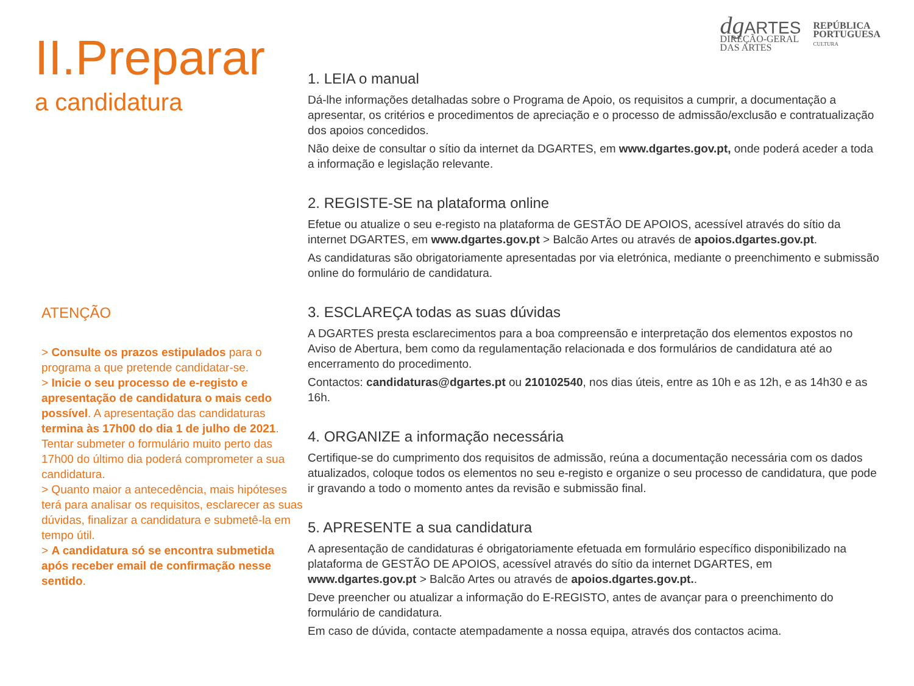II.Preparar
a candidatura
ATENÇÃO
> Consulte os prazos estipulados para o programa a que pretende candidatar-se.
> Inicie o seu processo de e-registo e apresentação de candidatura o mais cedo possível. A apresentação das candidaturas termina às 17h00 do dia 1 de julho de 2021. Tentar submeter o formulário muito perto das 17h00 do último dia poderá comprometer a sua candidatura.
> Quanto maior a antecedência, mais hipóteses terá para analisar os requisitos, esclarecer as suas dúvidas, finalizar a candidatura e submetê-la em tempo útil.
> A candidatura só se encontra submetida após receber email de confirmação nesse sentido.
dg ARTES
DIREÇÃO-GERAL
DAS ARTES
REPÚBLICA
PORTUGUESA
CULTURA
1. LEIA o manual
Dá-lhe informações detalhadas sobre o Programa de Apoio, os requisitos a cumprir, a documentação a apresentar, os critérios e procedimentos de apreciação e o processo de admissão/exclusão e contratualização dos apoios concedidos.
Não deixe de consultar o sítio da internet da DGARTES, em www.dgartes.gov.pt, onde poderá aceder a toda a informação e legislação relevante.
2. REGISTE-SE na plataforma online
Efetue ou atualize o seu e-registo na plataforma de GESTÃO DE APOIOS, acessível através do sítio da internet DGARTES, em www.dgartes.gov.pt > Balcão Artes ou através de apoios.dgartes.gov.pt.
As candidaturas são obrigatoriamente apresentadas por via eletrónica, mediante o preenchimento e submissão online do formulário de candidatura.
3. ESCLAREÇA todas as suas dúvidas
A DGARTES presta esclarecimentos para a boa compreensão e interpretação dos elementos expostos no Aviso de Abertura, bem como da regulamentação relacionada e dos formulários de candidatura até ao encerramento do procedimento.
Contactos: candidaturas@dgartes.pt ou 210102540, nos dias úteis, entre as 10h e as 12h, e as 14h30 e as 16h.
4. ORGANIZE a informação necessária
Certifique-se do cumprimento dos requisitos de admissão, reúna a documentação necessária com os dados atualizados, coloque todos os elementos no seu e-registo e organize o seu processo de candidatura, que pode ir gravando a todo o momento antes da revisão e submissão final.
5. APRESENTE a sua candidatura
A apresentação de candidaturas é obrigatoriamente efetuada em formulário específico disponibilizado na plataforma de GESTÃO DE APOIOS, acessível através do sítio da internet DGARTES, em www.dgartes.gov.pt > Balcão Artes ou através de apoios.dgartes.gov.pt..
Deve preencher ou atualizar a informação do E-REGISTO, antes de avançar para o preenchimento do formulário de candidatura.
Em caso de dúvida, contacte atempadamente a nossa equipa, através dos contactos acima.